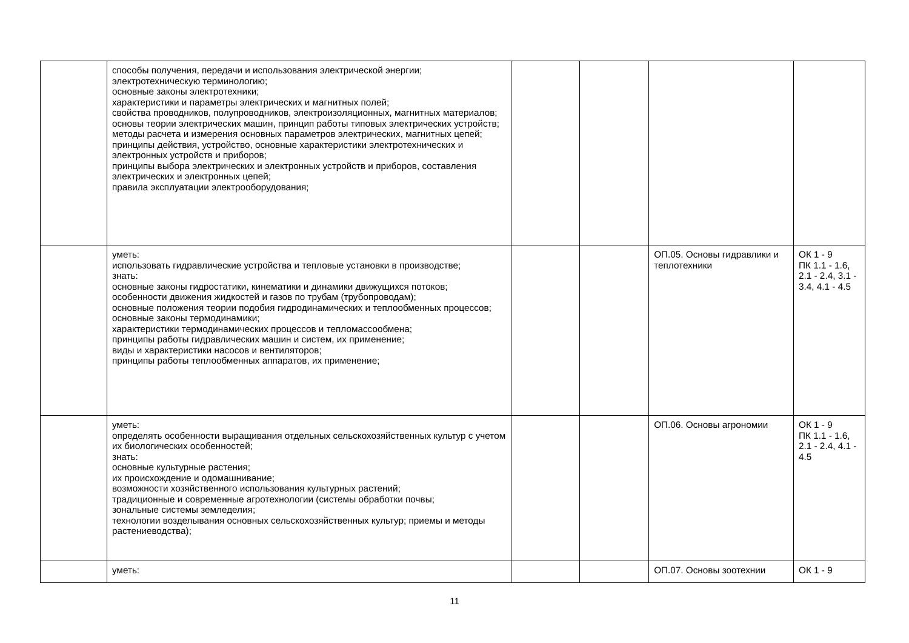| | способы получения, передачи и использования электрической энергии; электротехническую терминологию; основные законы электротехники; характеристики и параметры электрических и магнитных полей; свойства проводников, полупроводников, электроизоляционных, магнитных материалов; основы теории электрических машин, принцип работы типовых электрических устройств; методы расчета и измерения основных параметров электрических, магнитных цепей; принципы действия, устройство, основные характеристики электротехнических и электронных устройств и приборов; принципы выбора электрических и электронных устройств и приборов, составления электрических и электронных цепей; правила эксплуатации электрооборудования; | | | | |
| | уметь: использовать гидравлические устройства и тепловые установки в производстве; знать: основные законы гидростатики, кинематики и динамики движущихся потоков; особенности движения жидкостей и газов по трубам (трубопроводам); основные положения теории подобия гидродинамических и теплообменных процессов; основные законы термодинамики; характеристики термодинамических процессов и тепломассообмена; принципы работы гидравлических машин и систем, их применение; виды и характеристики насосов и вентиляторов; принципы работы теплообменных аппаратов, их применение; | | | ОП.05. Основы гидравлики и теплотехники | ОК 1 - 9 ПК 1.1 - 1.6, 2.1 - 2.4, 3.1 - 3.4, 4.1 - 4.5 |
| | уметь: определять особенности выращивания отдельных сельскохозяйственных культур с учетом их биологических особенностей; знать: основные культурные растения; их происхождение и одомашнивание; возможности хозяйственного использования культурных растений; традиционные и современные агротехнологии (системы обработки почвы; зональные системы земледелия; технологии возделывания основных сельскохозяйственных культур; приемы и методы растениеводства); | | | ОП.06. Основы агрономии | ОК 1 - 9 ПК 1.1 - 1.6, 2.1 - 2.4, 4.1 - 4.5 |
| | уметь: | | | ОП.07. Основы зоотехнии | ОК 1 - 9 |
11